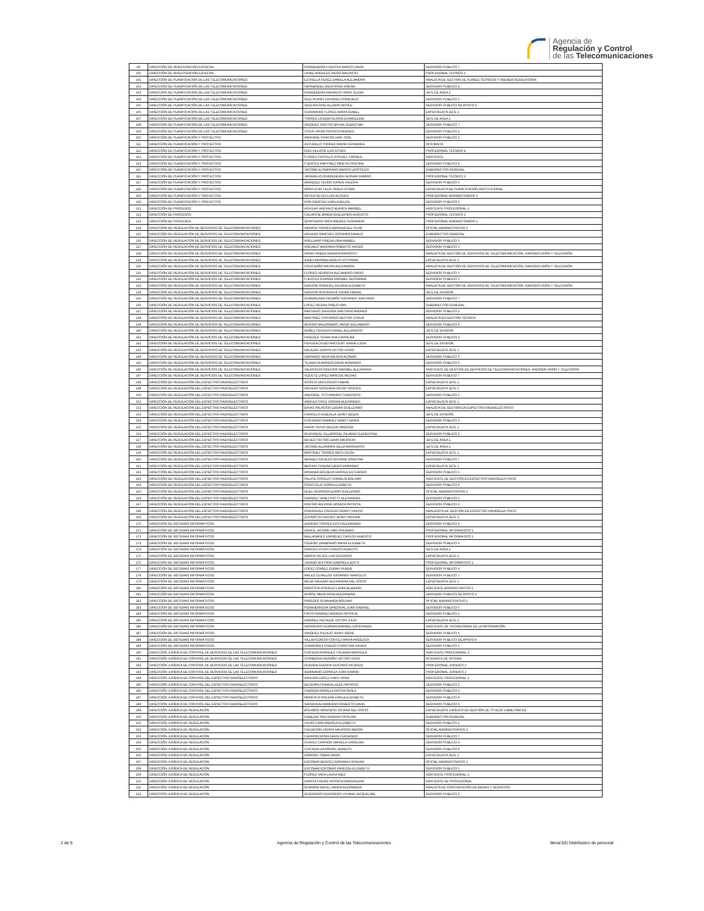Agencia de
Regulación y Control
de las Telecomunicaciones
| 99 | DIRECCIÓN DE INVESTIGACIÓN ESPECIAL | RIVADENEIRA FUENTES MARCO DAVID | SERVIDOR PUBLICO 7 |
| 100 | DIRECCIÓN DE INVESTIGACIÓN ESPECIAL | URIBE NOGALES DIEGO MAURICIO | PROFESIONAL TECNICO 2 |
| 101 | DIRECCIÓN DE PLANIFICACIÓN DE LAS TELECOMUNICACIONES | ESTRELLA PEREZ DANIELA ALEJANDRA | ANALISTA DE GESTIÓN DE PLANES TÉCNICOS Y AGENDA REGULATORIA |
| 102 | DIRECCIÓN DE PLANIFICACIÓN DE LAS TELECOMUNICACIONES | HERNANDEZ SILVA ROSA JIMENA | SERVIDOR PUBLICO 4 |
| 103 | DIRECCIÓN DE PLANIFICACIÓN DE LAS TELECOMUNICACIONES | RIVADENEIRA NARANJO FANNY ELENA | JEFE DE AREA 2 |
| 104 | DIRECCIÓN DE PLANIFICACIÓN DE LAS TELECOMUNICACIONES | RUIZ RUANO LOURDES CONSUELO | SERVIDOR PUBLICO 5 |
| 105 | DIRECCIÓN DE PLANIFICACIÓN DE LAS TELECOMUNICACIONES | SEGURA RIOS ALLISON NICOLE | SERVIDOR PUBLICO DE APOYO 4 |
| 106 | DIRECCIÓN DE PLANIFICACIÓN DE LAS TELECOMUNICACIONES | SUASNAVAS FLORES MARIA ISABEL | ESPECIALISTA JEFE 1 |
| 107 | DIRECCIÓN DE PLANIFICACIÓN DE LAS TELECOMUNICACIONES | TORRES LOZADA GLORIA EVANGELINA | JEFE DE AREA 1 |
| 108 | DIRECCIÓN DE PLANIFICACIÓN DE LAS TELECOMUNICACIONES | VASQUEZ CASTRO BRYAN SEBASTIAN | SERVIDOR PUBLICO 7 |
| 109 | DIRECCIÓN DE PLANIFICACIÓN DE LAS TELECOMUNICACIONES | VITERI VAYAS PATRICIO ANDRES | SERVIDOR PUBLICO 1 |
| 110 | DIRECCIÓN DE PLANIFICACIÓN Y PROYECTOS | ANDRADE CHACON IVAN JOSE | SERVIDOR PUBLICO 1 |
| 111 | DIRECCIÓN DE PLANIFICACIÓN Y PROYECTOS | ASTUDILLO TORRES MARIA FERNANDA | OFICINISTA |
| 112 | DIRECCIÓN DE PLANIFICACIÓN Y PROYECTOS | DIAZ VILLACIS LUIS EFREN | PROFESIONAL TECNICO 4 |
| 113 | DIRECCIÓN DE PLANIFICACIÓN Y PROYECTOS | FLORES CASTILLO RITA DEL CARMEN | ASISTENTE |
| 114 | DIRECCIÓN DE PLANIFICACIÓN Y PROYECTOS | FUERTES MARTINEZ MIREYA CRISTINA | SERVIDOR PUBLICO 6 |
| 115 | DIRECCIÓN DE PLANIFICACIÓN Y PROYECTOS | JACOME ALTAMIRANO MARCO LEOPOLDO | SUBDIRECTOR GENERAL |
| 116 | DIRECCIÓN DE PLANIFICACIÓN Y PROYECTOS | JARAMILLO RIVADENEIRA HERNAN RAMIRO | PROFESIONAL TECNICO 3 |
| 117 | DIRECCIÓN DE PLANIFICACIÓN Y PROYECTOS | MARQUEZ FEIJOO KAREN VALERIA | SERVIDOR PUBLICO 5 |
| 118 | DIRECCIÓN DE PLANIFICACIÓN Y PROYECTOS | MONTUFAR FELIX PAOLA FATIMA | ESPECIALISTA DE PLANIFICACIÓN INSTITUCIONAL |
| 119 | DIRECCIÓN DE PLANIFICACIÓN Y PROYECTOS | REYES REYES LUIS ALCIDES | PROFESIONAL ADMINISTRADOR 3 |
| 120 | DIRECCIÓN DE PLANIFICACIÓN Y PROYECTOS | RON SANCHEZ KARLA BELEN | SERVIDOR PUBLICO 1 |
| 121 | DIRECCIÓN DE PROCESOS | AGUILAR AREVALO BLANCA MARIBEL | ASISTENTE PROFESIONAL 3 |
| 122 | DIRECCIÓN DE PROCESOS | CALVACHE BANDA GUILLERMO AUGUSTO | PROFESIONAL TECNICO 2 |
| 123 | DIRECCIÓN DE PROCESOS | QUINTEROS VACA ANDRES FERNANDO | PROFESIONAL ADMINISTRADOR 1 |
| 124 | DIRECCIÓN DE REGULACIÓN DE SERVICIOS DE TELECOMUNICACIONES | ABARCA TORRES ADRIANA DEL PILAR | OFICIAL ADMINISTRATIVO 2 |
| 125 | DIRECCIÓN DE REGULACIÓN DE SERVICIOS DE TELECOMUNICACIONES | AGUILAR SANCHEZ GIOVANNI DANILO | SUBDIRECTOR GENERAL |
| 126 | DIRECCIÓN DE REGULACIÓN DE SERVICIOS DE TELECOMUNICACIONES | ARELLANO PINEDA LIBIA ANABEL | SERVIDOR PUBLICO 5 |
| 127 | DIRECCIÓN DE REGULACIÓN DE SERVICIOS DE TELECOMUNICACIONES | AREVALO WASHIMA ROBERTO XAVIER | SERVIDOR PUBLICO 5 |
| 128 | DIRECCIÓN DE REGULACIÓN DE SERVICIOS DE TELECOMUNICACIONES | ARIAS PINEDA SANDRA MARGOTH | ANALISTA DE GESTIÓN DE SERVICIOS DE TELECOMUNICACIÓN, RADIODIFUSIÓN Y TELEVISIÓN |
| 129 | DIRECCIÓN DE REGULACIÓN DE SERVICIOS DE TELECOMUNICACIONES | ASQUI ARROBA ADOLFO OTTOMAR | ESPECIALISTA JEFE 1 |
| 130 | DIRECCIÓN DE REGULACIÓN DE SERVICIOS DE TELECOMUNICACIONES | CRUZ BAÑO MAYRA ALEXANDRA | ANALISTA DE GESTIÓN DE SERVICIOS DE TELECOMUNICACIÓN, RADIODIFUSIÓN Y TELEVISIÓN |
| 131 | DIRECCIÓN DE REGULACIÓN DE SERVICIOS DE TELECOMUNICACIONES | FLORES HERRERA ALEJANDRO DARIO | SERVIDOR PUBLICO 1 |
| 132 | DIRECCIÓN DE REGULACIÓN DE SERVICIOS DE TELECOMUNICACIONES | FUERTES GUANGA MARIBEL GEOVANNA | SERVIDOR PUBLICO 5 |
| 133 | DIRECCIÓN DE REGULACIÓN DE SERVICIOS DE TELECOMUNICACIONES | GARZON PEÑAFIEL SILVANA ELIZABETH | ANALISTA DE GESTIÓN DE SERVICIOS DE TELECOMUNICACIÓN, RADIODIFUSIÓN Y TELEVISIÓN |
| 134 | DIRECCIÓN DE REGULACIÓN DE SERVICIOS DE TELECOMUNICACIONES | GARZON PERUGACHI JOHAN FABIAN | JEFE DE DIVISION |
| 135 | DIRECCIÓN DE REGULACIÓN DE SERVICIOS DE TELECOMUNICACIONES | GUAMIALAMA PAZMIÑO GIOVANNY SANTIAGO | SERVIDOR PUBLICO 7 |
| 136 | DIRECCIÓN DE REGULACIÓN DE SERVICIOS DE TELECOMUNICACIONES | LOPEZ PIEDRA PABLO IVAN | SUBDIRECTOR GENERAL |
| 137 | DIRECCIÓN DE REGULACIÓN DE SERVICIOS DE TELECOMUNICACIONES | MACHADO SARZOSA SANTIAGO ANDRES | SERVIDOR PUBLICO 2 |
| 138 | DIRECCIÓN DE REGULACIÓN DE SERVICIOS DE TELECOMUNICACIONES | MARTINEZ CHICANGO HECTOR STALIN | ANALISTA EN GESTIÓN TÉCNICA |
| 139 | DIRECCIÓN DE REGULACIÓN DE SERVICIOS DE TELECOMUNICACIONES | MERINO MALDONADO JAVIER ALEJANDRO | SERVIDOR PUBLICO 6 |
| 140 | DIRECCIÓN DE REGULACIÓN DE SERVICIOS DE TELECOMUNICACIONES | NUÑEZ PERALVO DANIEL ALEJANDRO | JEFE DE DIVISION |
| 141 | DIRECCIÓN DE REGULACIÓN DE SERVICIOS DE TELECOMUNICACIONES | PAREDES TERAN ANA CAROLINA | SERVIDOR PUBLICO 3 |
| 142 | DIRECCIÓN DE REGULACIÓN DE SERVICIOS DE TELECOMUNICACIONES | PERUGACHI BETANCOURT MARIA LUISA | JEFE DE DIVISION |
| 143 | DIRECCIÓN DE REGULACIÓN DE SERVICIOS DE TELECOMUNICACIONES | SALAZAR ZAPATA VICTOR HUGO | ESPECIALISTA JEFE 1 |
| 144 | DIRECCIÓN DE REGULACIÓN DE SERVICIOS DE TELECOMUNICACIONES | SARANGO VERA WILSON ALONSO | SERVIDOR PUBLICO 5 |
| 145 | DIRECCIÓN DE REGULACIÓN DE SERVICIOS DE TELECOMUNICACIONES | TEJADA GUARNIZO DAVID ARMANDO | SERVIDOR PUBLICO 5 |
| 146 | DIRECCIÓN DE REGULACIÓN DE SERVICIOS DE TELECOMUNICACIONES | VALDIVIESO NOLIVOS MARIBEL ALEJANDRA | ASISTENTE DE GESTIÓN DE SERVICIOS DE TELECOMUNICACIONES, RADIODIFUSIÓN Y TELEVISIÓN |
| 147 | DIRECCIÓN DE REGULACIÓN DE SERVICIOS DE TELECOMUNICACIONES | VIZUETE LOPEZ MARCOS MESIAS | SERVIDOR PUBLICO 7 |
| 148 | DIRECCIÓN DE REGULACIÓN DEL ESPECTRO RADIOELÉCTRICO | ACOSTA VACA DIEGO FABIAN | ESPECIALISTA JEFE 2 |
| 149 | DIRECCIÓN DE REGULACIÓN DEL ESPECTRO RADIOELÉCTRICO | AGUILAR GONZAGA OSCAR VICENTE | ESPECIALISTA JEFE 1 |
| 150 | DIRECCIÓN DE REGULACIÓN DEL ESPECTRO RADIOELÉCTRICO | ANDRADE TITO RAMIRO FRANCISCO | SERVIDOR PUBLICO 5 |
| 151 | DIRECCIÓN DE REGULACIÓN DEL ESPECTRO RADIOELÉCTRICO | ANGULO CRUZ DORIAN ALEXANDER | ESPECIALISTA JEFE 1 |
| 152 | DIRECCIÓN DE REGULACIÓN DEL ESPECTRO RADIOELÉCTRICO | BAYAS PALACIOS EDGAR GUILLERMO | ANALISTA DE GESTIÓN EN ESPECTRO RADIOELÉCTRICO |
| 153 | DIRECCIÓN DE REGULACIÓN DEL ESPECTRO RADIOELÉCTRICO | CARRILLO AUQUILLA JENNY BELEN | JEFE DE DIVISIÓN |
| 154 | DIRECCIÓN DE REGULACIÓN DEL ESPECTRO RADIOELÉCTRICO | CHICANGO RAMIREZ NANCY MARIA | SERVIDOR PÚBLICO 5 |
| 155 | DIRECCIÓN DE REGULACIÓN DEL ESPECTRO RADIOELÉCTRICO | GARAY OLIVO DELCIA VANESSA | ESPECIALISTA JEFE 1 |
| 156 | DIRECCIÓN DE REGULACIÓN DEL ESPECTRO RADIOELÉCTRICO | GUAYAQUIL VILLARROEL SILVANA CLEMENTINA | SERVIDOR PÚBLICO 2 |
| 157 | DIRECCIÓN DE REGULACIÓN DEL ESPECTRO RADIOELÉCTRICO | IBUJES FACTOS LENIN MAURICIO | JEFE DE ÁREA 1 |
| 158 | DIRECCIÓN DE REGULACIÓN DEL ESPECTRO RADIOELÉCTRICO | JACOME ALZAMORA DELIA MARGARITA | JEFE DE ÁREA 1 |
| 159 | DIRECCIÓN DE REGULACIÓN DEL ESPECTRO RADIOELÉCTRICO | MARTINEZ TORRES IBETH ELISA | ESPECIALISTA JEFE 1 |
| 160 | DIRECCIÓN DE REGULACIÓN DEL ESPECTRO RADIOELÉCTRICO | MENDEZ GRUEZO GIOVANA JOSEFINA | SERVIDOR PÚBLICO 7 |
| 161 | DIRECCIÓN DE REGULACIÓN DEL ESPECTRO RADIOELÉCTRICO | MERINO CADENA DIEGO ARMANDO | ESPECIALISTA JEFE 1 |
| 162 | DIRECCIÓN DE REGULACIÓN DEL ESPECTRO RADIOELÉCTRICO | MIRANDA GRIJALVA HAROLD ESTUARDO | SERVIDOR PÚBLICO 2 |
| 163 | DIRECCIÓN DE REGULACIÓN DEL ESPECTRO RADIOELÉCTRICO | PALATE CRIOLLO FRANKLIN BOLIVAR | ASISTENTE DE GESTIÓN EN ESPECTRO RADIOELÉCTRICO |
| 164 | DIRECCIÓN DE REGULACIÓN DEL ESPECTRO RADIOELÉCTRICO | POZO FELIX SONIA ELIZABETH | SERVIDOR PÚBLICO 6 |
| 165 | DIRECCIÓN DE REGULACIÓN DEL ESPECTRO RADIOELÉCTRICO | QUEL HERMOSA EDWIN GUILLERMO | OFICIAL ADMINISTRATIVO 2 |
| 166 | DIRECCIÓN DE REGULACIÓN DEL ESPECTRO RADIOELÉCTRICO | RAMIREZ YANEZ KATTY ALEXANDRA | SERVIDOR PÚBLICO 2 |
| 167 | DIRECCIÓN DE REGULACIÓN DEL ESPECTRO RADIOELÉCTRICO | RIOFRIO AGUIRRE MONICA PATRICIA | SERVIDOR PÚBLICO 2 |
| 168 | DIRECCIÓN DE REGULACIÓN DEL ESPECTRO RADIOELÉCTRICO | RODRIGUEZ CAICEDO HENRY VINICIO | ANALISISTA DE GESTIÓN EN ESPECTRO RADIOELECTRICO |
| 169 | DIRECCIÓN DE REGULACIÓN DEL ESPECTRO RADIOELÉCTRICO | ZHUNIO CIFUENTES JENNY PAULINA | ESPECIALISTA JEFE 1 |
| 170 | DIRECCIÓN DE SISTEMAS INFORMÁTICOS | ALMEIDA TORRES ILICH ALEXANDER | SERVIDOR PUBLICO 6 |
| 171 | DIRECCIÓN DE SISTEMAS INFORMÁTICOS | ARACIL JACOME IVAN ORLANDO | PROFESIONAL INFORMATICO 1 |
| 172 | DIRECCIÓN DE SISTEMAS INFORMÁTICOS | BALLADARES ENRIQUEZ CARLOS ALBERTO | PROFESIONAL INFORMATICO 1 |
| 173 | DIRECCIÓN DE SISTEMAS INFORMÁTICOS | CEDEÑO ZAMBRANO MARIA ELIZABETH | SERVIDOR PUBLICO 6 |
| 174 | DIRECCIÓN DE SISTEMAS INFORMÁTICOS | GARCES VITERI CARLOS ALBERTO | JEFE DE AREA 1 |
| 175 | DIRECCIÓN DE SISTEMAS INFORMÁTICOS | IBARRA REYES LUIS EDUARDO | ESPECIALISTA JEFE 1 |
| 176 | DIRECCIÓN DE SISTEMAS INFORMÁTICOS | JURADO BUITRON GABRIELA EDITH | PROFESIONAL INFORMATICO 1 |
| 177 | DIRECCIÓN DE SISTEMAS INFORMÁTICOS | LOPEZ OTAÑEZ EDGAR RUBEN | SERVIDOR PUBLICO 6 |
| 178 | DIRECCIÓN DE SISTEMAS INFORMÁTICOS | MALES CEVALLOS GIOVANNY MARCELO | SERVIDOR PUBLICO 7 |
| 179 | DIRECCIÓN DE SISTEMAS INFORMÁTICOS | MEJIA SALAZAR ALEXANDRA DEL ROCIO | ESPECIALISTA JEFE 1 |
| 180 | DIRECCIÓN DE SISTEMAS INFORMÁTICOS | MONTOYA ROSALES LENIN BLADIMIR | ASISTENTE ADMINISTRATIVO 1 |
| 181 | DIRECCIÓN DE SISTEMAS INFORMÁTICOS | MUÑOZ MERA ROSA ALEXANDRA | SERVIDOR PUBLICO DE APOYO 3 |
| 182 | DIRECCIÓN DE SISTEMAS INFORMÁTICOS | PAREDES GUANANGA BOLIVAR | OFICIAL ADMINISTRATIVO 1 |
| 183 | DIRECCIÓN DE SISTEMAS INFORMÁTICOS | PEÑAHERRERA SANDOVAL JUAN GABRIEL | SERVIDOR PUBLICO 6 |
| 184 | DIRECCIÓN DE SISTEMAS INFORMÁTICOS | PINTO RAMIREZ ANDREA PATRICIA | SERVIDOR PUBLICO 1 |
| 185 | DIRECCIÓN DE SISTEMAS INFORMÁTICOS | RAMIREZ RECALDE VICTOR JULIO | ESPECIALISTA JEFE 2 |
| 186 | DIRECCIÓN DE SISTEMAS INFORMÁTICOS | SARAGURO GUAMAN MARIBEL ESPERANZA | ASISTENTE DE TECNOLOGÍAS DE LA INFORMACIÓN |
| 187 | DIRECCIÓN DE SISTEMAS INFORMÁTICOS | VASQUEZ PILLAJO JENNY IRENE | SERVIDOR PUBLICO 6 |
| 188 | DIRECCIÓN DE SISTEMAS INFORMÁTICOS | VILLAVICENCIO CORTEZ MARIA ANGELICA | SERVIDOR PUBLICO DE APOYO 4 |
| 189 | DIRECCIÓN DE SISTEMAS INFORMÁTICOS | ZHAMUNGUI OVIEDO CHRISTIAN XAVIER | SERVIDOR PUBLICO 5 |
| 190 | DIRECCIÓN JURÍDICA DE CONTROL DE SERVICIOS DE LAS TELECOMUNICACIONES | CHICAIZA MORALES YOLANDA MARCELA | ASISTENTE PROFESIONAL 3 |
| 191 | DIRECCIÓN JURÍDICA DE CONTROL DE SERVICIOS DE LAS TELECOMUNICACIONES | CHIRIBOGA PAZMIÑO VICTOR HUGO | AYUDANTE DE OFICINA |
| 192 | DIRECCIÓN JURÍDICA DE CONTROL DE SERVICIOS DE LAS TELECOMUNICACIONES | GUERRA GUERRA GUSTAVO RICARDO | PROFESIONAL JURIDICO 2 |
| 193 | DIRECCIÓN JURÍDICA DE CONTROL DE SERVICIOS DE LAS TELECOMUNICACIONES | SEMINARIO ESPARZA JUAN RAMON | PROFESIONAL JURIDICO 2 |
| 194 | DIRECCIÓN JURÍDICA DE CONTROL DEL ESPECTRO RADIOELÉCTRICO | ARGUDO LOPEZ HAIDY IRINA | ASISTENTE PROFESIONAL 1 |
| 195 | DIRECCIÓN JURÍDICA DE CONTROL DEL ESPECTRO RADIOELÉCTRICO | BECERRA CHINGAL ALEX PATRICIO | SERVIDOR PUBLICO 1 |
| 196 | DIRECCIÓN JURÍDICA DE CONTROL DEL ESPECTRO RADIOELÉCTRICO | CABRERA BONILLA MAYRA PAOLA | SERVIDOR PUBLICO 3 |
| 197 | DIRECCIÓN JURÍDICA DE CONTROL DEL ESPECTRO RADIOELÉCTRICO | MONCAYO ROLDAN KARLA ELIZABETH | SERVIDOR PUBLICO 4 |
| 198 | DIRECCIÓN JURÍDICA DE CONTROL DEL ESPECTRO RADIOELÉCTRICO | SARAVIA ALTAMIRANO ROBERTO DAVID | SERVIDOR PUBLICO 6 |
| 199 | DIRECCIÓN JURÍDICA DE REGULACIÓN | BOLAÑOS MONTERO TATIANA DEL ROCIO | ESPECIALISTA JURÍDICO EN GESTIÓN DE TÍTULOS HABILITANTES |
| 200 | DIRECCIÓN JURÍDICA DE REGULACIÓN | CABEZAS REA SANDRA CATALINA | SUBDIRECTOR GENERAL |
| 201 | DIRECCIÓN JURÍDICA DE REGULACIÓN | CAJAS CASA ANDREA ELIZABETH | SERVIDOR PUBLICO 1 |
| 202 | DIRECCIÓN JURÍDICA DE REGULACIÓN | CALDERON ZAPATA MAURICIO ABDON | OFICIAL ADMINISTRATIVO 3 |
| 203 | DIRECCIÓN JURÍDICA DE REGULACIÓN | CARRION MORA DAVID FERNANDO | SERVIDOR PUBLICO 7 |
| 204 | DIRECCIÓN JURÍDICA DE REGULACIÓN | CHAVEZ CARRION MARIELA CAROLINA | SERVIDOR PUBLICO 3 |
| 205 | DIRECCIÓN JURÍDICA DE REGULACIÓN | CHICAIZA IZA MIRIAN JEANETH | SERVIDOR PUBLICO 4 |
| 206 | DIRECCIÓN JURÍDICA DE REGULACIÓN | DONOSO TOBAR DAVID | ESPECIALISTA JEFE 1 |
| 207 | DIRECCIÓN JURÍDICA DE REGULACIÓN | ESCOBAR BENITEZ ADRIANA CATALINA | OFICIAL ADMINISTRATIVO 2 |
| 208 | DIRECCIÓN JURÍDICA DE REGULACIÓN | ESCOBAR ESCOBAR VANESSA ELIZABETH | SERVIDOR PUBLICO 5 |
| 209 | DIRECCIÓN JURÍDICA DE REGULACIÓN | FLORES VACA LAURA INES | ASISTENTE PROFESIONAL 2 |
| 210 | DIRECCIÓN JURÍDICA DE REGULACIÓN | GARCIA FREIRE PATRICIA MAGDALENA | ASISTENTE DE PROFESIONAL |
| 211 | DIRECCIÓN JURÍDICA DE REGULACIÓN | GUAMANI DEFAZ JADIRA ALEXANDRA | ANALISTA DE CONTRATACIÓN DE BIENES Y SERVICIOS |
| 212 | DIRECCIÓN JURÍDICA DE REGULACIÓN | GUERRERO GUERRERO VIVIANA JACQUELINE | SERVIDOR PUBLICO 1 |
2 de 5
Agencia de Regulación y Control de las Telecomunicaciones
literal b2) Distributivo de personal